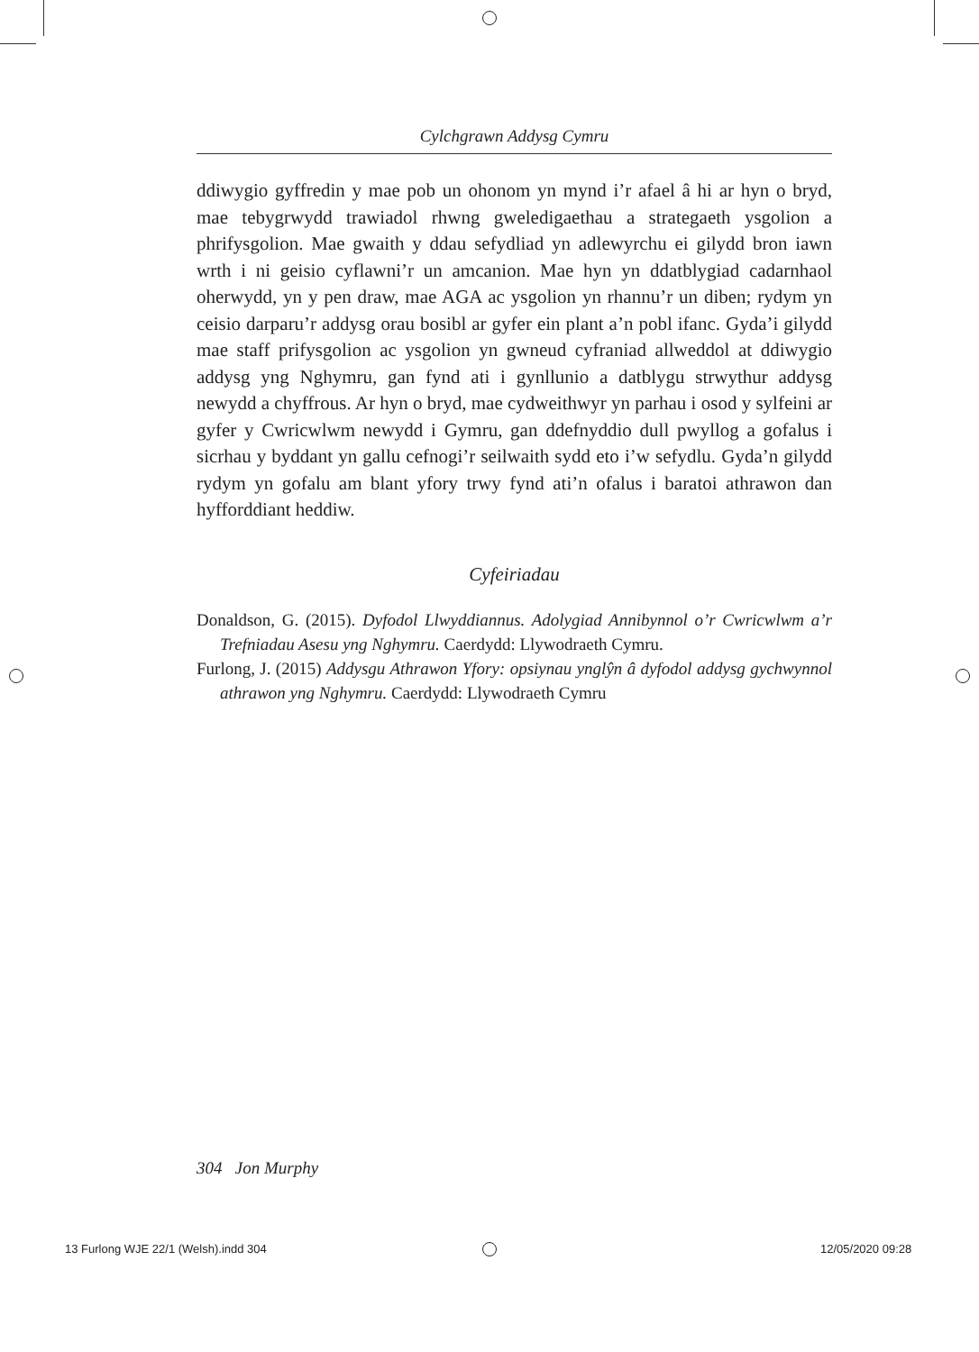Cylchgrawn Addysg Cymru
ddiwygio gyffredin y mae pob un ohonom yn mynd i’r afael â hi ar hyn o bryd, mae tebygrwydd trawiadol rhwng gweledigaethau a strategaeth ysgolion a phrifysgolion. Mae gwaith y ddau sefydliad yn adlewyrchu ei gilydd bron iawn wrth i ni geisio cyflawni’r un amcanion. Mae hyn yn ddatblygiad cadarnhaol oherwydd, yn y pen draw, mae AGA ac ysgolion yn rhannu’r un diben; rydym yn ceisio darparu’r addysg orau bosibl ar gyfer ein plant a’n pobl ifanc. Gyda’i gilydd mae staff prifysgolion ac ysgol­ion yn gwneud cyfraniad allweddol at ddiwygio addysg yng Nghymru, gan fynd ati i gynllunio a datblygu strwythur addysg newydd a chyffrous. Ar hyn o bryd, mae cydweithwyr yn parhau i osod y sylfeini ar gyfer y Cwricwlwm newydd i Gymru, gan ddefnyddio dull pwyllog a gofalus i sicrhau y byddant yn gallu cefnogi’r seilwaith sydd eto i’w sefydlu. Gyda’n gilydd rydym yn gofalu am blant yfory trwy fynd ati’n ofalus i baratoi athrawon dan hyfforddiant heddiw.
Cyfeiriadau
Donaldson, G. (2015). Dyfodol Llwyddiannus. Adolygiad Annibynnol o’r Cwricwlwm a’r Trefniadau Asesu yng Nghymru. Caerdydd: Llywodraeth Cymru.
Furlong, J. (2015) Addysgu Athrawon Yfory: opsiynau ynglŷn â dyfodol addysg gych­wynnol athrawon yng Nghymru. Caerdydd: Llywodraeth Cymru
304 Jon Murphy
13 Furlong WJE 22/1 (Welsh).indd 304
12/05/2020 09:28